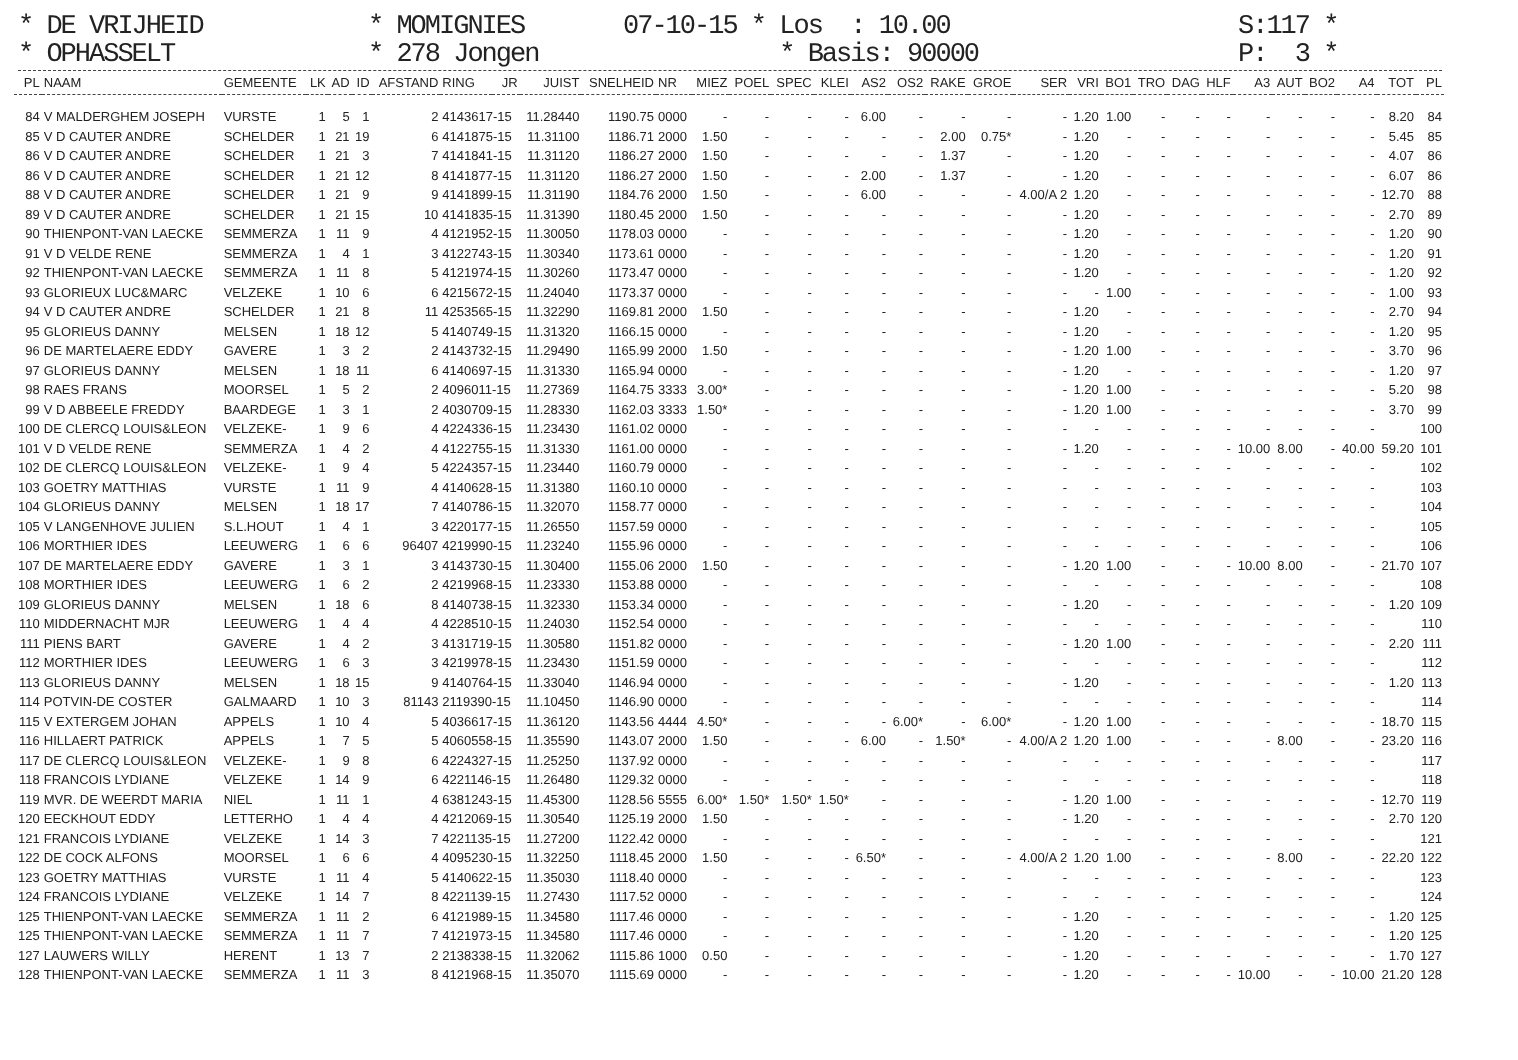* DE VRIJHEID * OPHASSELT
* MOMIGNIES * 278 Jongen
07-10-15 * Los : 10.00 * Basis: 90000
S:117 * P: 3 *
| PL | NAAM | GEMEENTE | LK | AD | ID | AFSTAND | RING | JR | JUIST | SNELHEID | NR | MIEZ | POEL | SPEC | KLEI | AS2 | OS2 | RAKE | GROE | SER | VRI | BO1 | TRO | DAG | HLF | A3 | AUT | BO2 | A4 | TOT | PL |
| --- | --- | --- | --- | --- | --- | --- | --- | --- | --- | --- | --- | --- | --- | --- | --- | --- | --- | --- | --- | --- | --- | --- | --- | --- | --- | --- | --- | --- | --- | --- | --- |
| 84 | V MALDERGHEM JOSEPH | VURSTE | 1 | 5 | 1 | 2 | 4143617-15 | | 11.28440 | 1190.75 | 0000 | - | - | - | - | 6.00 | - | - | - | - | 1.20 | 1.00 | - | - | - | - | - | - | - | 8.20 | 84 |
| 85 | V D CAUTER ANDRE | SCHELDER | 1 | 21 | 19 | 6 | 4141875-15 | | 11.31100 | 1186.71 | 2000 | 1.50 | - | - | - | - | - | 2.00 | 0.75* | - | 1.20 | - | - | - | - | - | - | - | - | 5.45 | 85 |
| 86 | V D CAUTER ANDRE | SCHELDER | 1 | 21 | 3 | 7 | 4141841-15 | | 11.31120 | 1186.27 | 2000 | 1.50 | - | - | - | - | - | 1.37 | - | - | 1.20 | - | - | - | - | - | - | - | - | 4.07 | 86 |
| 86 | V D CAUTER ANDRE | SCHELDER | 1 | 21 | 12 | 8 | 4141877-15 | | 11.31120 | 1186.27 | 2000 | 1.50 | - | - | - | 2.00 | - | 1.37 | - | - | 1.20 | - | - | - | - | - | - | - | - | 6.07 | 86 |
| 88 | V D CAUTER ANDRE | SCHELDER | 1 | 21 | 9 | 9 | 4141899-15 | | 11.31190 | 1184.76 | 2000 | 1.50 | - | - | - | 6.00 | - | - | - | 4.00/A 2 | 1.20 | - | - | - | - | - | - | - | - | 12.70 | 88 |
| 89 | V D CAUTER ANDRE | SCHELDER | 1 | 21 | 15 | 10 | 4141835-15 | | 11.31390 | 1180.45 | 2000 | 1.50 | - | - | - | - | - | - | - | - | 1.20 | - | - | - | - | - | - | - | - | 2.70 | 89 |
| 90 | THIENPONT-VAN LAECKE | SEMMERZA | 1 | 11 | 9 | 4 | 4121952-15 | | 11.30050 | 1178.03 | 0000 | - | - | - | - | - | - | - | - | - | 1.20 | - | - | - | - | - | - | - | - | 1.20 | 90 |
| 91 | V D VELDE RENE | SEMMERZA | 1 | 4 | 1 | 3 | 4122743-15 | | 11.30340 | 1173.61 | 0000 | - | - | - | - | - | - | - | - | - | 1.20 | - | - | - | - | - | - | - | - | 1.20 | 91 |
| 92 | THIENPONT-VAN LAECKE | SEMMERZA | 1 | 11 | 8 | 5 | 4121974-15 | | 11.30260 | 1173.47 | 0000 | - | - | - | - | - | - | - | - | - | 1.20 | - | - | - | - | - | - | - | - | 1.20 | 92 |
| 93 | GLORIEUX LUC&MARC | VELZEKE | 1 | 10 | 6 | 6 | 4215672-15 | | 11.24040 | 1173.37 | 0000 | - | - | - | - | - | - | - | - | - | - | 1.00 | - | - | - | - | - | - | - | 1.00 | 93 |
| 94 | V D CAUTER ANDRE | SCHELDER | 1 | 21 | 8 | 11 | 4253565-15 | | 11.32290 | 1169.81 | 2000 | 1.50 | - | - | - | - | - | - | - | - | 1.20 | - | - | - | - | - | - | - | - | 2.70 | 94 |
| 95 | GLORIEUS DANNY | MELSEN | 1 | 18 | 12 | 5 | 4140749-15 | | 11.31320 | 1166.15 | 0000 | - | - | - | - | - | - | - | - | - | 1.20 | - | - | - | - | - | - | - | - | 1.20 | 95 |
| 96 | DE MARTELAERE EDDY | GAVERE | 1 | 3 | 2 | 2 | 4143732-15 | | 11.29490 | 1165.99 | 2000 | 1.50 | - | - | - | - | - | - | - | - | 1.20 | 1.00 | - | - | - | - | - | - | - | 3.70 | 96 |
| 97 | GLORIEUS DANNY | MELSEN | 1 | 18 | 11 | 6 | 4140697-15 | | 11.31330 | 1165.94 | 0000 | - | - | - | - | - | - | - | - | - | 1.20 | - | - | - | - | - | - | - | - | 1.20 | 97 |
| 98 | RAES FRANS | MOORSEL | 1 | 5 | 2 | 2 | 4096011-15 | | 11.27369 | 1164.75 | 3333 | 3.00* | - | - | - | - | - | - | - | - | 1.20 | 1.00 | - | - | - | - | - | - | - | 5.20 | 98 |
| 99 | V D ABBEELE FREDDY | BAARDEGE | 1 | 3 | 1 | 2 | 4030709-15 | | 11.28330 | 1162.03 | 3333 | 1.50* | - | - | - | - | - | - | - | - | 1.20 | 1.00 | - | - | - | - | - | - | - | 3.70 | 99 |
| 100 | DE CLERCQ LOUIS&LEON | VELZEKE- | 1 | 9 | 6 | 4 | 4224336-15 | | 11.23430 | 1161.02 | 0000 | - | - | - | - | - | - | - | - | - | - | - | - | - | - | - | - | - | - | | 100 |
| 101 | V D VELDE RENE | SEMMERZA | 1 | 4 | 2 | 4 | 4122755-15 | | 11.31330 | 1161.00 | 0000 | - | - | - | - | - | - | - | - | - | 1.20 | - | - | - | - | 10.00 | 8.00 | - | 40.00 | 59.20 | 101 |
| 102 | DE CLERCQ LOUIS&LEON | VELZEKE- | 1 | 9 | 4 | 5 | 4224357-15 | | 11.23440 | 1160.79 | 0000 | - | - | - | - | - | - | - | - | - | - | - | - | - | - | - | - | - | - | | 102 |
| 103 | GOETRY MATTHIAS | VURSTE | 1 | 11 | 9 | 4 | 4140628-15 | | 11.31380 | 1160.10 | 0000 | - | - | - | - | - | - | - | - | - | - | - | - | - | - | - | - | - | - | | 103 |
| 104 | GLORIEUS DANNY | MELSEN | 1 | 18 | 17 | 7 | 4140786-15 | | 11.32070 | 1158.77 | 0000 | - | - | - | - | - | - | - | - | - | - | - | - | - | - | - | - | - | - | | 104 |
| 105 | V LANGENHOVE JULIEN | S.L.HOUT | 1 | 4 | 1 | 3 | 4220177-15 | | 11.26550 | 1157.59 | 0000 | - | - | - | - | - | - | - | - | - | - | - | - | - | - | - | - | - | - | | 105 |
| 106 | MORTHIER IDES | LEEUWERG | 1 | 6 | 6 | 96407 | 4219990-15 | | 11.23240 | 1155.96 | 0000 | - | - | - | - | - | - | - | - | - | - | - | - | - | - | - | - | - | - | | 106 |
| 107 | DE MARTELAERE EDDY | GAVERE | 1 | 3 | 1 | 3 | 4143730-15 | | 11.30400 | 1155.06 | 2000 | 1.50 | - | - | - | - | - | - | - | - | 1.20 | 1.00 | - | - | - | 10.00 | 8.00 | - | - | 21.70 | 107 |
| 108 | MORTHIER IDES | LEEUWERG | 1 | 6 | 2 | 2 | 4219968-15 | | 11.23330 | 1153.88 | 0000 | - | - | - | - | - | - | - | - | - | - | - | - | - | - | - | - | - | - | | 108 |
| 109 | GLORIEUS DANNY | MELSEN | 1 | 18 | 6 | 8 | 4140738-15 | | 11.32330 | 1153.34 | 0000 | - | - | - | - | - | - | - | - | - | 1.20 | - | - | - | - | - | - | - | - | 1.20 | 109 |
| 110 | MIDDERNACHT MJR | LEEUWERG | 1 | 4 | 4 | 4 | 4228510-15 | | 11.24030 | 1152.54 | 0000 | - | - | - | - | - | - | - | - | - | - | - | - | - | - | - | - | - | - | | 110 |
| 111 | PIENS BART | GAVERE | 1 | 4 | 2 | 3 | 4131719-15 | | 11.30580 | 1151.82 | 0000 | - | - | - | - | - | - | - | - | - | 1.20 | 1.00 | - | - | - | - | - | - | - | 2.20 | 111 |
| 112 | MORTHIER IDES | LEEUWERG | 1 | 6 | 3 | 3 | 4219978-15 | | 11.23430 | 1151.59 | 0000 | - | - | - | - | - | - | - | - | - | - | - | - | - | - | - | - | - | - | | 112 |
| 113 | GLORIEUS DANNY | MELSEN | 1 | 18 | 15 | 9 | 4140764-15 | | 11.33040 | 1146.94 | 0000 | - | - | - | - | - | - | - | - | - | 1.20 | - | - | - | - | - | - | - | - | 1.20 | 113 |
| 114 | POTVIN-DE COSTER | GALMAARD | 1 | 10 | 3 | 81143 | 2119390-15 | | 11.10450 | 1146.90 | 0000 | - | - | - | - | - | - | - | - | - | - | - | - | - | - | - | - | - | - | | 114 |
| 115 | V EXTERGEM JOHAN | APPELS | 1 | 10 | 4 | 5 | 4036617-15 | | 11.36120 | 1143.56 | 4444 | 4.50* | - | - | - | - | 6.00* | - | 6.00* | - | 1.20 | 1.00 | - | - | - | - | - | - | - | 18.70 | 115 |
| 116 | HILLAERT PATRICK | APPELS | 1 | 7 | 5 | 5 | 4060558-15 | | 11.35590 | 1143.07 | 2000 | 1.50 | - | - | - | 6.00 | - | 1.50* | - | 4.00/A 2 | 1.20 | 1.00 | - | - | - | - | 8.00 | - | - | 23.20 | 116 |
| 117 | DE CLERCQ LOUIS&LEON | VELZEKE- | 1 | 9 | 8 | 6 | 4224327-15 | | 11.25250 | 1137.92 | 0000 | - | - | - | - | - | - | - | - | - | - | - | - | - | - | - | - | - | - | | 117 |
| 118 | FRANCOIS LYDIANE | VELZEKE | 1 | 14 | 9 | 6 | 4221146-15 | | 11.26480 | 1129.32 | 0000 | - | - | - | - | - | - | - | - | - | - | - | - | - | - | - | - | - | - | | 118 |
| 119 | MVR. DE WEERDT MARIA | NIEL | 1 | 11 | 1 | 4 | 6381243-15 | | 11.45300 | 1128.56 | 5555 | 6.00* | 1.50* | 1.50* | 1.50* | - | - | - | - | - | 1.20 | 1.00 | - | - | - | - | - | - | - | 12.70 | 119 |
| 120 | EECKHOUT EDDY | LETTERHO | 1 | 4 | 4 | 4 | 4212069-15 | | 11.30540 | 1125.19 | 2000 | 1.50 | - | - | - | - | - | - | - | - | 1.20 | - | - | - | - | - | - | - | - | 2.70 | 120 |
| 121 | FRANCOIS LYDIANE | VELZEKE | 1 | 14 | 3 | 7 | 4221135-15 | | 11.27200 | 1122.42 | 0000 | - | - | - | - | - | - | - | - | - | - | - | - | - | - | - | - | - | - | | 121 |
| 122 | DE COCK ALFONS | MOORSEL | 1 | 6 | 6 | 4 | 4095230-15 | | 11.32250 | 1118.45 | 2000 | 1.50 | - | - | - | 6.50* | - | - | - | 4.00/A 2 | 1.20 | 1.00 | - | - | - | - | 8.00 | - | - | 22.20 | 122 |
| 123 | GOETRY MATTHIAS | VURSTE | 1 | 11 | 4 | 5 | 4140622-15 | | 11.35030 | 1118.40 | 0000 | - | - | - | - | - | - | - | - | - | - | - | - | - | - | - | - | - | - | | 123 |
| 124 | FRANCOIS LYDIANE | VELZEKE | 1 | 14 | 7 | 8 | 4221139-15 | | 11.27430 | 1117.52 | 0000 | - | - | - | - | - | - | - | - | - | - | - | - | - | - | - | - | - | - | | 124 |
| 125 | THIENPONT-VAN LAECKE | SEMMERZA | 1 | 11 | 2 | 6 | 4121989-15 | | 11.34580 | 1117.46 | 0000 | - | - | - | - | - | - | - | - | - | 1.20 | - | - | - | - | - | - | - | - | 1.20 | 125 |
| 125 | THIENPONT-VAN LAECKE | SEMMERZA | 1 | 11 | 7 | 7 | 4121973-15 | | 11.34580 | 1117.46 | 0000 | - | - | - | - | - | - | - | - | - | 1.20 | - | - | - | - | - | - | - | - | 1.20 | 125 |
| 127 | LAUWERS WILLY | HERENT | 1 | 13 | 7 | 2 | 2138338-15 | | 11.32062 | 1115.86 | 1000 | 0.50 | - | - | - | - | - | - | - | - | 1.20 | - | - | - | - | - | - | - | - | 1.70 | 127 |
| 128 | THIENPONT-VAN LAECKE | SEMMERZA | 1 | 11 | 3 | 8 | 4121968-15 | | 11.35070 | 1115.69 | 0000 | - | - | - | - | - | - | - | - | - | 1.20 | - | - | - | - | 10.00 | - | - | 10.00 | 21.20 | 128 |